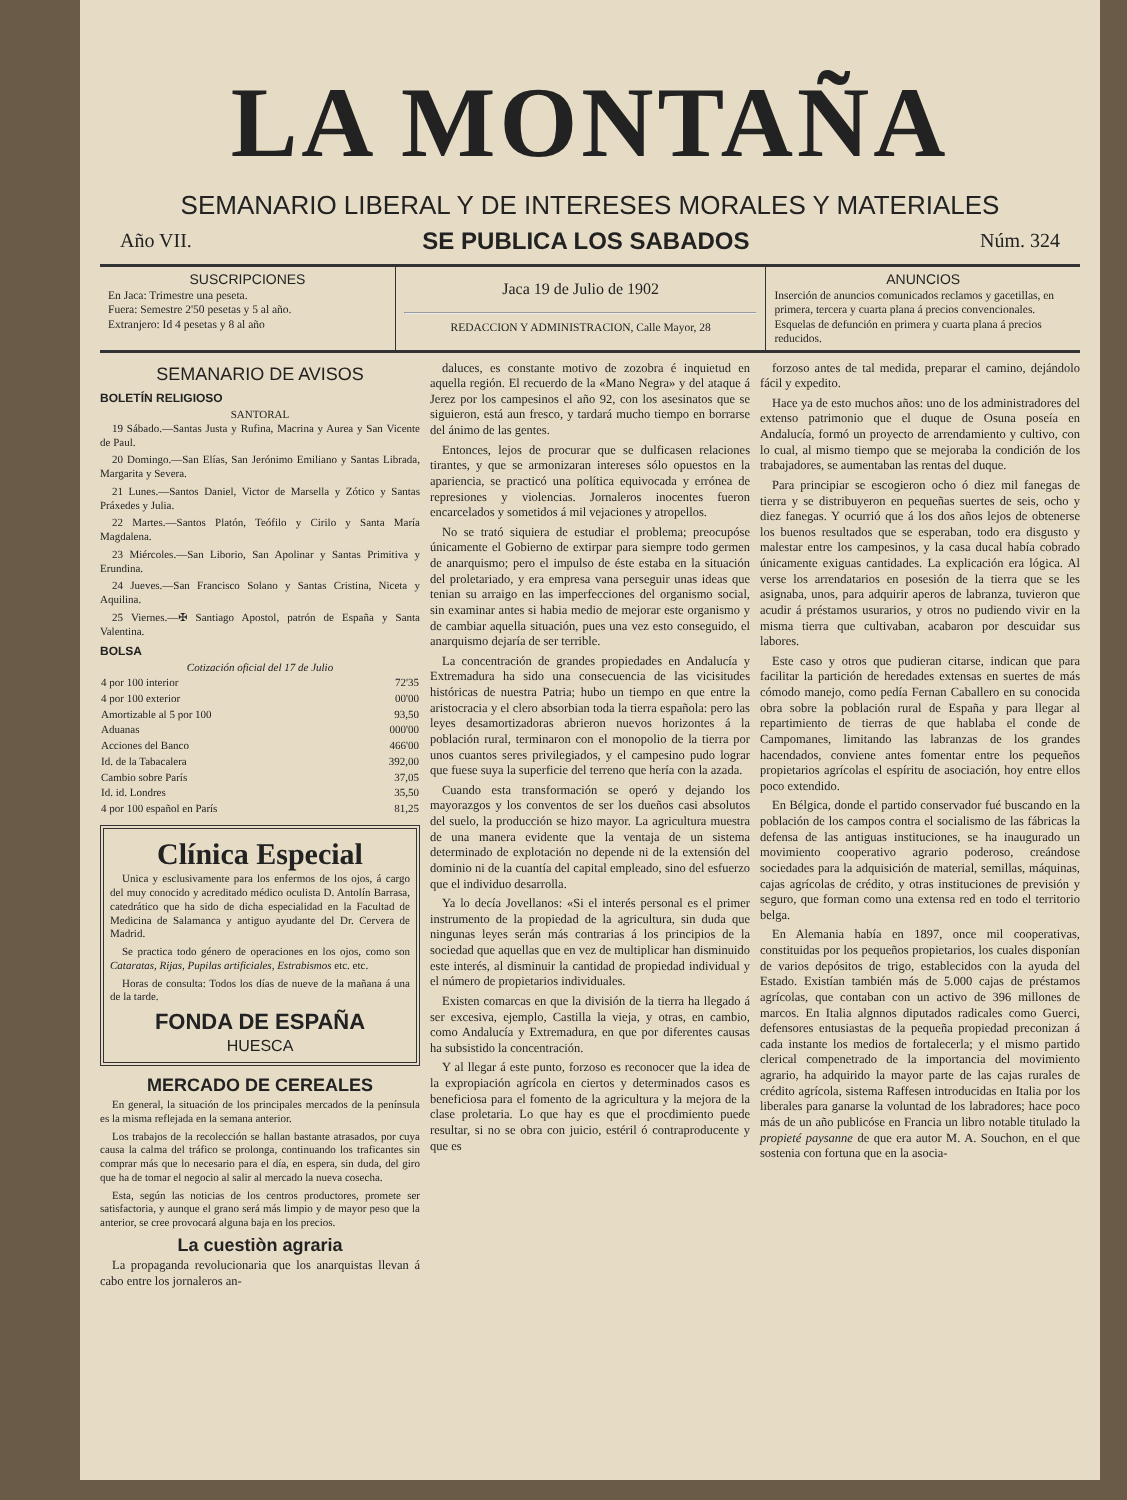LA MONTAÑA
SEMANARIO LIBERAL Y DE INTERESES MORALES Y MATERIALES
Año VII. SE PUBLICA LOS SABADOS Núm. 324
SUSCRIPCIONES
En Jaca: Trimestre una peseta.
Fuera: Semestre 2'50 pesetas y 5 al año.
Extranjero: Id 4 pesetas y 8 al año
Jaca 19 de Julio de 1902
REDACCION Y ADMINISTRACION, Calle Mayor, 28
ANUNCIOS
Inserción de anuncios comunicados reclamos y gacetillas, en primera, tercera y cuarta plana á precios convencionales.
Esquelas de defunción en primera y cuarta plana á precios reducidos.
SEMANARIO DE AVISOS
BOLETÍN RELIGIOSO
SANTORAL
19 Sábado.—Santas Justa y Rufina, Macrina y Aurea y San Vicente de Paul.
20 Domingo.—San Elías, San Jerónimo Emiliano y Santas Librada, Margarita y Severa.
21 Lunes.—Santos Daniel, Victor de Marsella y Zótico y Santas Práxedes y Julia.
22 Martes.—Santos Platón, Teófilo y Cirilo y Santa María Magdalena.
23 Miércoles.—San Liborio, San Apolinar y Santas Primitiva y Erundina.
24 Jueves.—San Francisco Solano y Santas Cristina, Niceta y Aquilina.
25 Viernes.—✠ Santiago Apostol, patrón de España y Santa Valentina.
BOLSA
Cotización oficial del 17 de Julio
| 4 por 100 interior | 72'35 |
| 4 por 100 exterior | 00'00 |
| Amortizable al 5 por 100 | 93,50 |
| Aduanas | 000'00 |
| Acciones del Banco | 466'00 |
| Id. de la Tabacalera | 392,00 |
| Cambio sobre París | 37,05 |
| Id. id. Londres | 35,50 |
| 4 por 100 español en París | 81,25 |
Clínica Especial
Unica y esclusivamente para los enfermos de los ojos, á cargo del muy conocido y acreditado médico oculista D. Antolín Barrasa, catedrático que ha sido de dicha especialidad en la Facultad de Medicina de Salamanca y antiguo ayudante del Dr. Cervera de Madrid.
Se practica todo género de operaciones en los ojos, como son Cataratas, Rijas, Pupilas artificiales, Estrabismos etc. etc.
Horas de consulta: Todos los días de nueve de la mañana á una de la tarde.
FONDA DE ESPAÑA
HUESCA
MERCADO DE CEREALES
En general, la situación de los principales mercados de la península es la misma reflejada en la semana anterior.
Los trabajos de la recolección se hallan bastante atrasados, por cuya causa la calma del tráfico se prolonga, continuando los traficantes sin comprar más que lo necesario para el día, en espera, sin duda, del giro que ha de tomar el negocio al salir al mercado la nueva cosecha.
Esta, según las noticias de los centros productores, promete ser satisfactoria, y aunque el grano será más limpio y de mayor peso que la anterior, se cree provocará alguna baja en los precios.
La cuestiòn agraria
La propaganda revolucionaria que los anarquistas llevan á cabo entre los jornaleros an-
daluces, es constante motivo de zozobra é inquietud en aquella región. El recuerdo de la «Mano Negra» y del ataque á Jerez por los campesinos el año 92, con los asesinatos que se siguieron, está aun fresco, y tardará mucho tiempo en borrarse del ánimo de las gentes.
Entonces, lejos de procurar que se dulficasen relaciones tirantes, y que se armonizaran intereses sólo opuestos en la apariencia, se practicó una política equivocada y errónea de represiones y violencias. Jornaleros inocentes fueron encarcelados y sometidos á mil vejaciones y atropellos.
No se trató siquiera de estudiar el problema; preocupóse únicamente el Gobierno de extirpar para siempre todo germen de anarquismo; pero el impulso de éste estaba en la situación del proletariado, y era empresa vana perseguir unas ideas que tenian su arraigo en las imperfecciones del organismo social, sin examinar antes si habia medio de mejorar este organismo y de cambiar aquella situación, pues una vez esto conseguido, el anarquismo dejaría de ser terrible.
La concentración de grandes propiedades en Andalucía y Extremadura ha sido una consecuencia de las vicisitudes históricas de nuestra Patria; hubo un tiempo en que entre la aristocracia y el clero absorbian toda la tierra española: pero las leyes desamortizadoras abrieron nuevos horizontes á la población rural, terminaron con el monopolio de la tierra por unos cuantos seres privilegiados, y el campesino pudo lograr que fuese suya la superficie del terreno que hería con la azada.
Cuando esta transformación se operó y dejando los mayorazgos y los conventos de ser los dueños casi absolutos del suelo, la producción se hizo mayor. La agricultura muestra de una manera evidente que la ventaja de un sistema determinado de explotación no depende ni de la extensión del dominio ni de la cuantía del capital empleado, sino del esfuerzo que el individuo desarrolla.
Ya lo decía Jovellanos: «Si el interés personal es el primer instrumento de la propiedad de la agricultura, sin duda que ningunas leyes serán más contrarias á los principios de la sociedad que aquellas que en vez de multiplicar han disminuido este interés, al disminuir la cantidad de propiedad individual y el número de propietarios individuales.
Existen comarcas en que la división de la tierra ha llegado á ser excesiva, ejemplo, Castilla la vieja, y otras, en cambio, como Andalucía y Extremadura, en que por diferentes causas ha subsistido la concentración.
Y al llegar á este punto, forzoso es reconocer que la idea de la expropiación agrícola en ciertos y determinados casos es beneficiosa para el fomento de la agricultura y la mejora de la clase proletaria. Lo que hay es que el procdimiento puede resultar, si no se obra con juicio, estéril ó contraproducente y que es
forzoso antes de tal medida, preparar el camino, dejándolo fácil y expedito.
Hace ya de esto muchos años: uno de los administradores del extenso patrimonio que el duque de Osuna poseía en Andalucía, formó un proyecto de arrendamiento y cultivo, con lo cual, al mismo tiempo que se mejoraba la condición de los trabajadores, se aumentaban las rentas del duque.
Para principiar se escogieron ocho ó diez mil fanegas de tierra y se distribuyeron en pequeñas suertes de seis, ocho y diez fanegas. Y ocurrió que á los dos años lejos de obtenerse los buenos resultados que se esperaban, todo era disgusto y malestar entre los campesinos, y la casa ducal había cobrado únicamente exiguas cantidades. La explicación era lógica. Al verse los arrendatarios en posesión de la tierra que se les asignaba, unos, para adquirir aperos de labranza, tuvieron que acudir á préstamos usurarios, y otros no pudiendo vivir en la misma tierra que cultivaban, acabaron por descuidar sus labores.
Este caso y otros que pudieran citarse, indican que para facilitar la partición de heredades extensas en suertes de más cómodo manejo, como pedía Fernan Caballero en su conocida obra sobre la población rural de España y para llegar al repartimiento de tierras de que hablaba el conde de Campomanes, limitando las labranzas de los grandes hacendados, conviene antes fomentar entre los pequeños propietarios agrícolas el espíritu de asociación, hoy entre ellos poco extendido.
En Bélgica, donde el partido conservador fué buscando en la población de los campos contra el socialismo de las fábricas la defensa de las antiguas instituciones, se ha inaugurado un movimiento cooperativo agrario poderoso, creándose sociedades para la adquisición de material, semillas, máquinas, cajas agrícolas de crédito, y otras instituciones de previsión y seguro, que forman como una extensa red en todo el territorio belga.
En Alemania había en 1897, once mil cooperativas, constituidas por los pequeños propietarios, los cuales disponían de varios depósitos de trigo, establecidos con la ayuda del Estado. Existían también más de 5.000 cajas de préstamos agrícolas, que contaban con un activo de 396 millones de marcos. En Italia algnnos diputados radicales como Guerci, defensores entusiastas de la pequeña propiedad preconizan á cada instante los medios de fortalecerla; y el mismo partido clerical compenetrado de la importancia del movimiento agrario, ha adquirido la mayor parte de las cajas rurales de crédito agrícola, sistema Raffesen introducidas en Italia por los liberales para ganarse la voluntad de los labradores; hace poco más de un año publicóse en Francia un libro notable titulado la propieté paysanne de que era autor M. A. Souchon, en el que sostenia con fortuna que en la asocia-